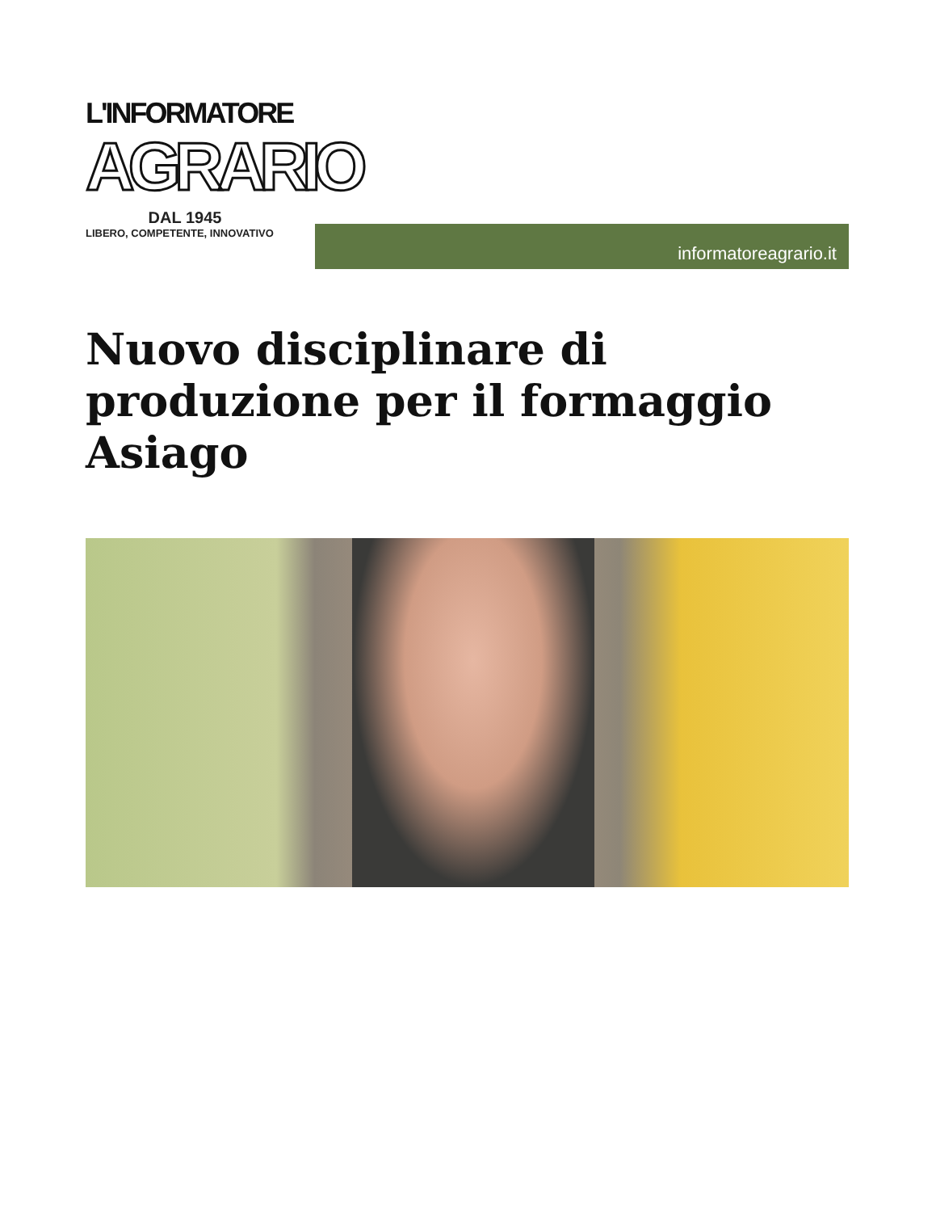L'INFORMATORE
AGRARIO
DAL 1945
LIBERO, COMPETENTE, INNOVATIVO
informatoreagrario.it
Nuovo disciplinare di produzione per il formaggio Asiago